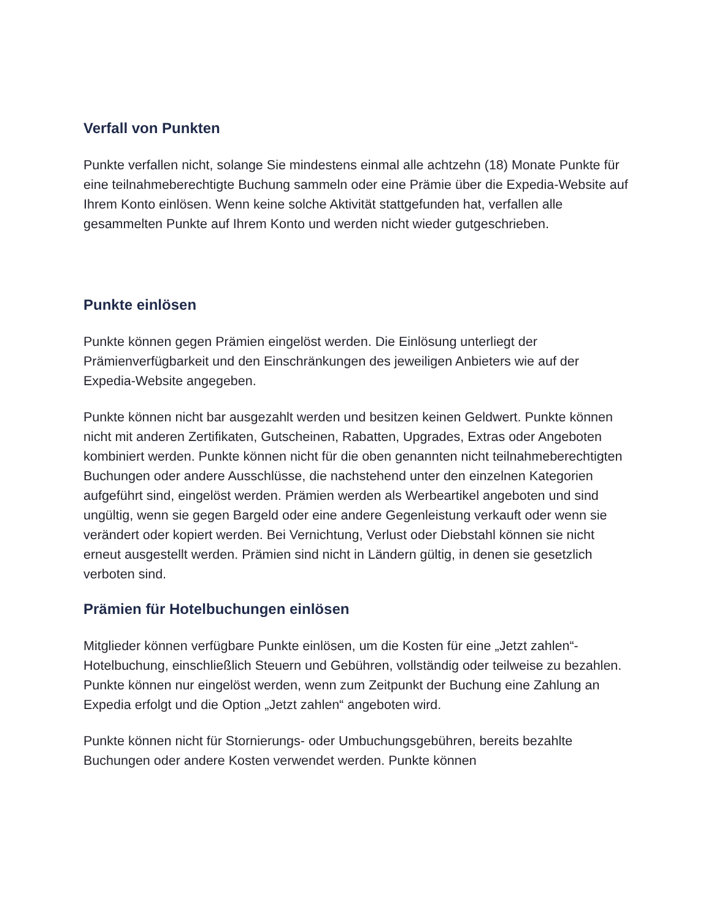Verfall von Punkten
Punkte verfallen nicht, solange Sie mindestens einmal alle achtzehn (18) Monate Punkte für eine teilnahmeberechtigte Buchung sammeln oder eine Prämie über die Expedia-Website auf Ihrem Konto einlösen. Wenn keine solche Aktivität stattgefunden hat, verfallen alle gesammelten Punkte auf Ihrem Konto und werden nicht wieder gutgeschrieben.
Punkte einlösen
Punkte können gegen Prämien eingelöst werden. Die Einlösung unterliegt der Prämienverfügbarkeit und den Einschränkungen des jeweiligen Anbieters wie auf der Expedia-Website angegeben.
Punkte können nicht bar ausgezahlt werden und besitzen keinen Geldwert. Punkte können nicht mit anderen Zertifikaten, Gutscheinen, Rabatten, Upgrades, Extras oder Angeboten kombiniert werden. Punkte können nicht für die oben genannten nicht teilnahmeberechtigten Buchungen oder andere Ausschlüsse, die nachstehend unter den einzelnen Kategorien aufgeführt sind, eingelöst werden. Prämien werden als Werbeartikel angeboten und sind ungültig, wenn sie gegen Bargeld oder eine andere Gegenleistung verkauft oder wenn sie verändert oder kopiert werden. Bei Vernichtung, Verlust oder Diebstahl können sie nicht erneut ausgestellt werden. Prämien sind nicht in Ländern gültig, in denen sie gesetzlich verboten sind.
Prämien für Hotelbuchungen einlösen
Mitglieder können verfügbare Punkte einlösen, um die Kosten für eine „Jetzt zahlen“-Hotelbuchung, einschließlich Steuern und Gebühren, vollständig oder teilweise zu bezahlen. Punkte können nur eingelöst werden, wenn zum Zeitpunkt der Buchung eine Zahlung an Expedia erfolgt und die Option „Jetzt zahlen“ angeboten wird.
Punkte können nicht für Stornierungs- oder Umbuchungsgebühren, bereits bezahlte Buchungen oder andere Kosten verwendet werden. Punkte können